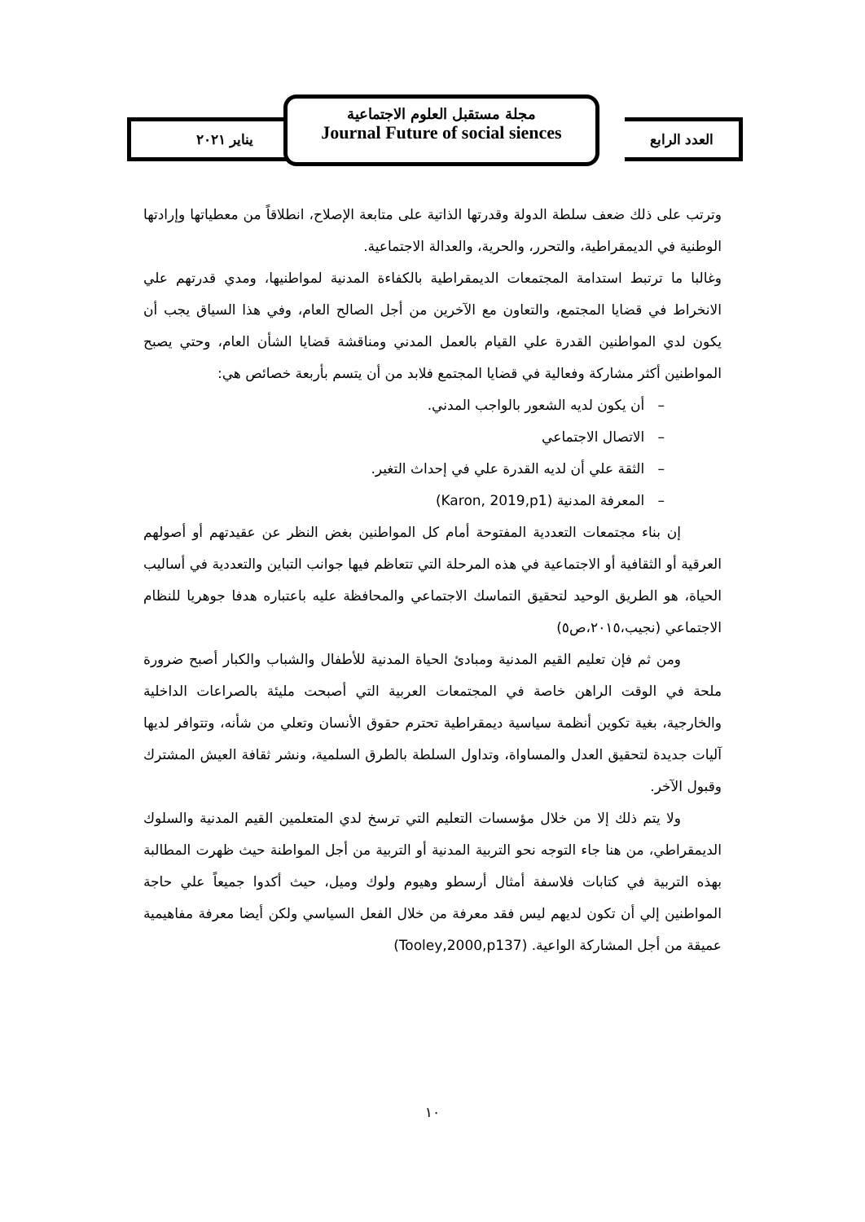يناير ٢٠٢١
مجلة مستقبل العلوم الاجتماعية
Journal Future of social siences
العدد الرابع
وترتب على ذلك ضعف سلطة الدولة وقدرتها الذاتية على متابعة الإصلاح، انطلاقاً من معطياتها وإرادتها الوطنية في الديمقراطية، والتحرر، والحرية، والعدالة الاجتماعية.
وغالبا ما ترتبط استدامة المجتمعات الديمقراطية بالكفاءة المدنية لمواطنيها، ومدي قدرتهم علي الانخراط في قضايا المجتمع، والتعاون مع الآخرين من أجل الصالح العام، وفي هذا السياق يجب أن يكون لدي المواطنين القدرة علي القيام بالعمل المدني ومناقشة قضايا الشأن العام، وحتي يصبح المواطنين أكثر مشاركة وفعالية في قضايا المجتمع فلابد من أن يتسم بأربعة خصائص هي:
– أن يكون لديه الشعور بالواجب المدني.
– الاتصال الاجتماعي
– الثقة علي أن لديه القدرة علي في إحداث التغير.
– المعرفة المدنية (Karon, 2019,p1)
إن بناء مجتمعات التعددية المفتوحة أمام كل المواطنين بغض النظر عن عقيدتهم أو أصولهم العرقية أو الثقافية أو الاجتماعية في هذه المرحلة التي تتعاظم فيها جوانب التباين والتعددية في أساليب الحياة، هو الطريق الوحيد لتحقيق التماسك الاجتماعي والمحافظة عليه باعتباره هدفا جوهريا للنظام الاجتماعي (نجيب،٢٠١٥،ص٥)
ومن ثم فإن تعليم القيم المدنية ومبادئ الحياة المدنية للأطفال والشباب والكبار أصبح ضرورة ملحة في الوقت الراهن خاصة في المجتمعات العربية التي أصبحت مليئة بالصراعات الداخلية والخارجية، بغية تكوين أنظمة سياسية ديمقراطية تحترم حقوق الأنسان وتعلي من شأنه، وتتوافر لديها آليات جديدة لتحقيق العدل والمساواة، وتداول السلطة بالطرق السلمية، ونشر ثقافة العيش المشترك وقبول الآخر.
ولا يتم ذلك إلا من خلال مؤسسات التعليم التي ترسخ لدي المتعلمين القيم المدنية والسلوك الديمقراطي، من هنا جاء التوجه نحو التربية المدنية أو التربية من أجل المواطنة حيث ظهرت المطالبة بهذه التربية في كتابات فلاسفة أمثال أرسطو وهيوم ولوك وميل، حيث أكدوا جميعاً علي حاجة المواطنين إلي أن تكون لديهم ليس فقد معرفة من خلال الفعل السياسي ولكن أيضا معرفة مفاهيمية عميقة من أجل المشاركة الواعية. (Tooley,2000,p137)
١٠